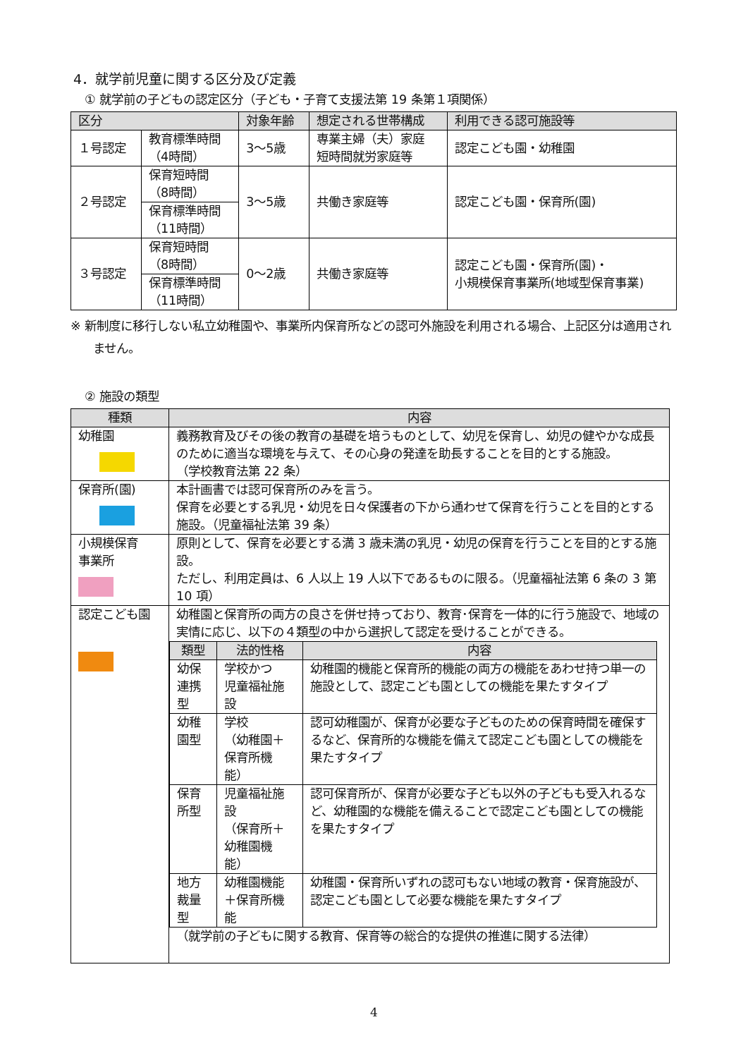4．就学前児童に関する区分及び定義
① 就学前の子どもの認定区分（子ども・子育て支援法第 19 条第１項関係）
| 区分 | | 対象年齢 | 想定される世帯構成 | 利用できる認可施設等 |
| --- | --- | --- | --- | --- |
| １号認定 | 教育標準時間 （4時間） | 3～5歳 | 専業主婦（夫）家庭 短時間就労家庭等 | 認定こども園・幼稚園 |
| ２号認定 | 保育短時間 （8時間） | 3～5歳 | 共働き家庭等 | 認定こども園・保育所(園) |
| | 保育標準時間 （11時間） | | | |
| ３号認定 | 保育短時間 （8時間） | 0～2歳 | 共働き家庭等 | 認定こども園・保育所(園)・ 小規模保育事業所(地域型保育事業) |
| | 保育標準時間 （11時間） | | | |
※ 新制度に移行しない私立幼稚園や、事業所内保育所などの認可外施設を利用される場合、上記区分は適用されません。
② 施設の類型
| 種類 | 内容 |
| --- | --- |
| 幼稚園 | 義務教育及びその後の教育の基礎を培うものとして、幼児を保育し、幼児の健やかな成長のために適当な環境を与えて、その心身の発達を助長することを目的とする施設。 （学校教育法第 22 条） |
| 保育所(園) | 本計画書では認可保育所のみを言う。 保育を必要とする乳児・幼児を日々保護者の下から通わせて保育を行うことを目的とする施設。（児童福祉法第 39 条） |
| 小規模保育 事業所 | 原則として、保育を必要とする満 3 歳未満の乳児・幼児の保育を行うことを目的とする施設。 ただし、利用定員は、6 人以上 19 人以下であるものに限る。（児童福祉法第 6 条の 3 第 10 項） |
| 認定こども園 | 幼稚園と保育所の両方の良さを併せ持っており、教育･保育を一体的に行う施設で、地域の実情に応じ、以下の４類型の中から選択して認定を受けることができる。 / 類型 / 法的性格 / 内容 / / --- / --- / --- / / 幼保連携型 / 学校かつ 児童福祉施設 / 幼稚園的機能と保育所的機能の両方の機能をあわせ持つ単一の施設として、認定こども園としての機能を果たすタイプ / / 幼稚園型 / 学校 （幼稚園＋保育所機能） / 認可幼稚園が、保育が必要な子どものための保育時間を確保するなど、保育所的な機能を備えて認定こども園としての機能を果たすタイプ / / 保育所型 / 児童福祉施設 （保育所＋幼稚園機能） / 認可保育所が、保育が必要な子ども以外の子どもも受入れるなど、幼稚園的な機能を備えることで認定こども園としての機能を果たすタイプ / / 地方裁量型 / 幼稚園機能＋保育所機能 / 幼稚園・保育所いずれの認可もない地域の教育・保育施設が、認定こども園として必要な機能を果たすタイプ / （就学前の子どもに関する教育、保育等の総合的な提供の推進に関する法律） |
4